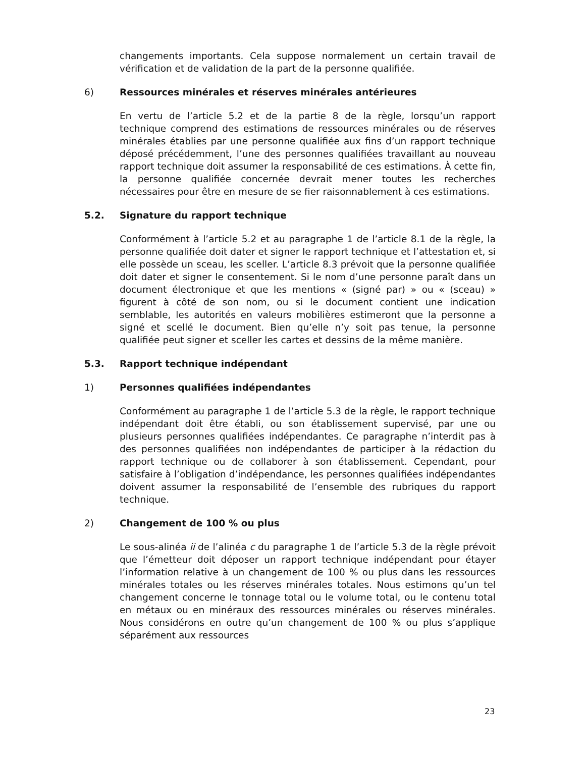changements importants. Cela suppose normalement un certain travail de vérification et de validation de la part de la personne qualifiée.
6) Ressources minérales et réserves minérales antérieures
En vertu de l’article 5.2 et de la partie 8 de la règle, lorsqu’un rapport technique comprend des estimations de ressources minérales ou de réserves minérales établies par une personne qualifiée aux fins d’un rapport technique déposé précédemment, l’une des personnes qualifiées travaillant au nouveau rapport technique doit assumer la responsabilité de ces estimations. À cette fin, la personne qualifiée concernée devrait mener toutes les recherches nécessaires pour être en mesure de se fier raisonnablement à ces estimations.
5.2. Signature du rapport technique
Conformément à l’article 5.2 et au paragraphe 1 de l’article 8.1 de la règle, la personne qualifiée doit dater et signer le rapport technique et l’attestation et, si elle possède un sceau, les sceller. L’article 8.3 prévoit que la personne qualifiée doit dater et signer le consentement. Si le nom d’une personne paraît dans un document électronique et que les mentions « (signé par) » ou « (sceau) » figurent à côté de son nom, ou si le document contient une indication semblable, les autorités en valeurs mobilières estimeront que la personne a signé et scellé le document. Bien qu’elle n’y soit pas tenue, la personne qualifiée peut signer et sceller les cartes et dessins de la même manière.
5.3. Rapport technique indépendant
1) Personnes qualifiées indépendantes
Conformément au paragraphe 1 de l’article 5.3 de la règle, le rapport technique indépendant doit être établi, ou son établissement supervisé, par une ou plusieurs personnes qualifiées indépendantes. Ce paragraphe n’interdit pas à des personnes qualifiées non indépendantes de participer à la rédaction du rapport technique ou de collaborer à son établissement. Cependant, pour satisfaire à l’obligation d’indépendance, les personnes qualifiées indépendantes doivent assumer la responsabilité de l’ensemble des rubriques du rapport technique.
2) Changement de 100 % ou plus
Le sous-alinéa ii de l’alinéa c du paragraphe 1 de l’article 5.3 de la règle prévoit que l’émetteur doit déposer un rapport technique indépendant pour étayer l’information relative à un changement de 100 % ou plus dans les ressources minérales totales ou les réserves minérales totales. Nous estimons qu’un tel changement concerne le tonnage total ou le volume total, ou le contenu total en métaux ou en minéraux des ressources minérales ou réserves minérales. Nous considérons en outre qu’un changement de 100 % ou plus s’applique séparément aux ressources
23